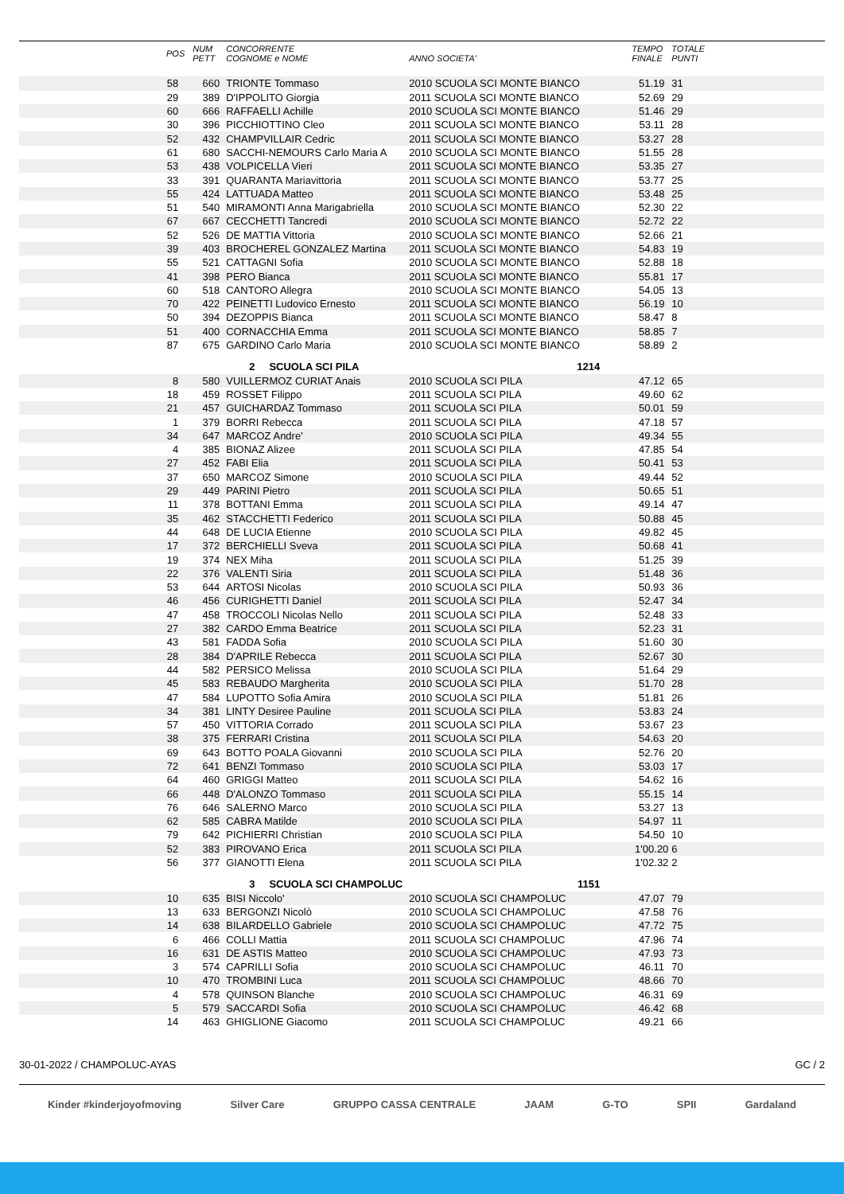| | POS | NUM PETT | CONCORRENTE COGNOME e NOME | ANNO SOCIETA' | TEMPO FINALE | TOTALE PUNTI |
| --- | --- | --- | --- | --- | --- | --- |
| | 58 | 660 | TRIONTE Tommaso | 2010 SCUOLA SCI MONTE BIANCO | 51.19 | 31 |
| | 29 | 389 | D'IPPOLITO Giorgia | 2011 SCUOLA SCI MONTE BIANCO | 52.69 | 29 |
| | 60 | 666 | RAFFAELLI Achille | 2010 SCUOLA SCI MONTE BIANCO | 51.46 | 29 |
| | 30 | 396 | PICCHIOTTINO Cleo | 2011 SCUOLA SCI MONTE BIANCO | 53.11 | 28 |
| | 52 | 432 | CHAMPVILLAIR Cedric | 2011 SCUOLA SCI MONTE BIANCO | 53.27 | 28 |
| | 61 | 680 | SACCHI-NEMOURS Carlo Maria A | 2010 SCUOLA SCI MONTE BIANCO | 51.55 | 28 |
| | 53 | 438 | VOLPICELLA Vieri | 2011 SCUOLA SCI MONTE BIANCO | 53.35 | 27 |
| | 33 | 391 | QUARANTA Mariavittoria | 2011 SCUOLA SCI MONTE BIANCO | 53.77 | 25 |
| | 55 | 424 | LATTUADA Matteo | 2011 SCUOLA SCI MONTE BIANCO | 53.48 | 25 |
| | 51 | 540 | MIRAMONTI Anna Marigabriella | 2010 SCUOLA SCI MONTE BIANCO | 52.30 | 22 |
| | 67 | 667 | CECCHETTI Tancredi | 2010 SCUOLA SCI MONTE BIANCO | 52.72 | 22 |
| | 52 | 526 | DE MATTIA Vittoria | 2010 SCUOLA SCI MONTE BIANCO | 52.66 | 21 |
| | 39 | 403 | BROCHEREL GONZALEZ Martina | 2011 SCUOLA SCI MONTE BIANCO | 54.83 | 19 |
| | 55 | 521 | CATTAGNI Sofia | 2010 SCUOLA SCI MONTE BIANCO | 52.88 | 18 |
| | 41 | 398 | PERO Bianca | 2011 SCUOLA SCI MONTE BIANCO | 55.81 | 17 |
| | 60 | 518 | CANTORO Allegra | 2010 SCUOLA SCI MONTE BIANCO | 54.05 | 13 |
| | 70 | 422 | PEINETTI Ludovico Ernesto | 2011 SCUOLA SCI MONTE BIANCO | 56.19 | 10 |
| | 50 | 394 | DEZOPPIS Bianca | 2011 SCUOLA SCI MONTE BIANCO | 58.47 | 8 |
| | 51 | 400 | CORNACCHIA Emma | 2011 SCUOLA SCI MONTE BIANCO | 58.85 | 7 |
| | 87 | 675 | GARDINO Carlo Maria | 2010 SCUOLA SCI MONTE BIANCO | 58.89 | 2 |
| | | | 2 SCUOLA SCI PILA | 1214 | | |
| | 8 | 580 | VUILLERMOZ CURIAT Anais | 2010 SCUOLA SCI PILA | 47.12 | 65 |
| | 18 | 459 | ROSSET Filippo | 2011 SCUOLA SCI PILA | 49.60 | 62 |
| | 21 | 457 | GUICHARDAZ Tommaso | 2011 SCUOLA SCI PILA | 50.01 | 59 |
| | 1 | 379 | BORRI Rebecca | 2011 SCUOLA SCI PILA | 47.18 | 57 |
| | 34 | 647 | MARCOZ Andre' | 2010 SCUOLA SCI PILA | 49.34 | 55 |
| | 4 | 385 | BIONAZ Alizee | 2011 SCUOLA SCI PILA | 47.85 | 54 |
| | 27 | 452 | FABI Elia | 2011 SCUOLA SCI PILA | 50.41 | 53 |
| | 37 | 650 | MARCOZ Simone | 2010 SCUOLA SCI PILA | 49.44 | 52 |
| | 29 | 449 | PARINI Pietro | 2011 SCUOLA SCI PILA | 50.65 | 51 |
| | 11 | 378 | BOTTANI Emma | 2011 SCUOLA SCI PILA | 49.14 | 47 |
| | 35 | 462 | STACCHETTI Federico | 2011 SCUOLA SCI PILA | 50.88 | 45 |
| | 44 | 648 | DE LUCIA Etienne | 2010 SCUOLA SCI PILA | 49.82 | 45 |
| | 17 | 372 | BERCHIELLI Sveva | 2011 SCUOLA SCI PILA | 50.68 | 41 |
| | 19 | 374 | NEX Miha | 2011 SCUOLA SCI PILA | 51.25 | 39 |
| | 22 | 376 | VALENTI Siria | 2011 SCUOLA SCI PILA | 51.48 | 36 |
| | 53 | 644 | ARTOSI Nicolas | 2010 SCUOLA SCI PILA | 50.93 | 36 |
| | 46 | 456 | CURIGHETTI Daniel | 2011 SCUOLA SCI PILA | 52.47 | 34 |
| | 47 | 458 | TROCCOLI Nicolas Nello | 2011 SCUOLA SCI PILA | 52.48 | 33 |
| | 27 | 382 | CARDO Emma Beatrice | 2011 SCUOLA SCI PILA | 52.23 | 31 |
| | 43 | 581 | FADDA Sofia | 2010 SCUOLA SCI PILA | 51.60 | 30 |
| | 28 | 384 | D'APRILE Rebecca | 2011 SCUOLA SCI PILA | 52.67 | 30 |
| | 44 | 582 | PERSICO Melissa | 2010 SCUOLA SCI PILA | 51.64 | 29 |
| | 45 | 583 | REBAUDO Margherita | 2010 SCUOLA SCI PILA | 51.70 | 28 |
| | 47 | 584 | LUPOTTO Sofia Amira | 2010 SCUOLA SCI PILA | 51.81 | 26 |
| | 34 | 381 | LINTY Desiree Pauline | 2011 SCUOLA SCI PILA | 53.83 | 24 |
| | 57 | 450 | VITTORIA Corrado | 2011 SCUOLA SCI PILA | 53.67 | 23 |
| | 38 | 375 | FERRARI Cristina | 2011 SCUOLA SCI PILA | 54.63 | 20 |
| | 69 | 643 | BOTTO POALA Giovanni | 2010 SCUOLA SCI PILA | 52.76 | 20 |
| | 72 | 641 | BENZI Tommaso | 2010 SCUOLA SCI PILA | 53.03 | 17 |
| | 64 | 460 | GRIGGI Matteo | 2011 SCUOLA SCI PILA | 54.62 | 16 |
| | 66 | 448 | D'ALONZO Tommaso | 2011 SCUOLA SCI PILA | 55.15 | 14 |
| | 76 | 646 | SALERNO Marco | 2010 SCUOLA SCI PILA | 53.27 | 13 |
| | 62 | 585 | CABRA Matilde | 2010 SCUOLA SCI PILA | 54.97 | 11 |
| | 79 | 642 | PICHIERRI Christian | 2010 SCUOLA SCI PILA | 54.50 | 10 |
| | 52 | 383 | PIROVANO Erica | 2011 SCUOLA SCI PILA | 1'00.20 | 6 |
| | 56 | 377 | GIANOTTI Elena | 2011 SCUOLA SCI PILA | 1'02.32 | 2 |
| | | | 3 SCUOLA SCI CHAMPOLUC | 1151 | | |
| | 10 | 635 | BISI Niccolo' | 2010 SCUOLA SCI CHAMPOLUC | 47.07 | 79 |
| | 13 | 633 | BERGONZI Nicolò | 2010 SCUOLA SCI CHAMPOLUC | 47.58 | 76 |
| | 14 | 638 | BILARDELLO Gabriele | 2010 SCUOLA SCI CHAMPOLUC | 47.72 | 75 |
| | 6 | 466 | COLLI Mattia | 2011 SCUOLA SCI CHAMPOLUC | 47.96 | 74 |
| | 16 | 631 | DE ASTIS Matteo | 2010 SCUOLA SCI CHAMPOLUC | 47.93 | 73 |
| | 3 | 574 | CAPRILLI Sofia | 2010 SCUOLA SCI CHAMPOLUC | 46.11 | 70 |
| | 10 | 470 | TROMBINI Luca | 2011 SCUOLA SCI CHAMPOLUC | 48.66 | 70 |
| | 4 | 578 | QUINSON Blanche | 2010 SCUOLA SCI CHAMPOLUC | 46.31 | 69 |
| | 5 | 579 | SACCARDI Sofia | 2010 SCUOLA SCI CHAMPOLUC | 46.42 | 68 |
| | 14 | 463 | GHIGLIONE Giacomo | 2011 SCUOLA SCI CHAMPOLUC | 49.21 | 66 |
30-01-2022 / CHAMPOLUC-AYAS GC / 2
Kinder #kinderjoyofmoving Silver Care GRUPPO CASSA CENTRALE JAAM G-TO SPII Gardaland